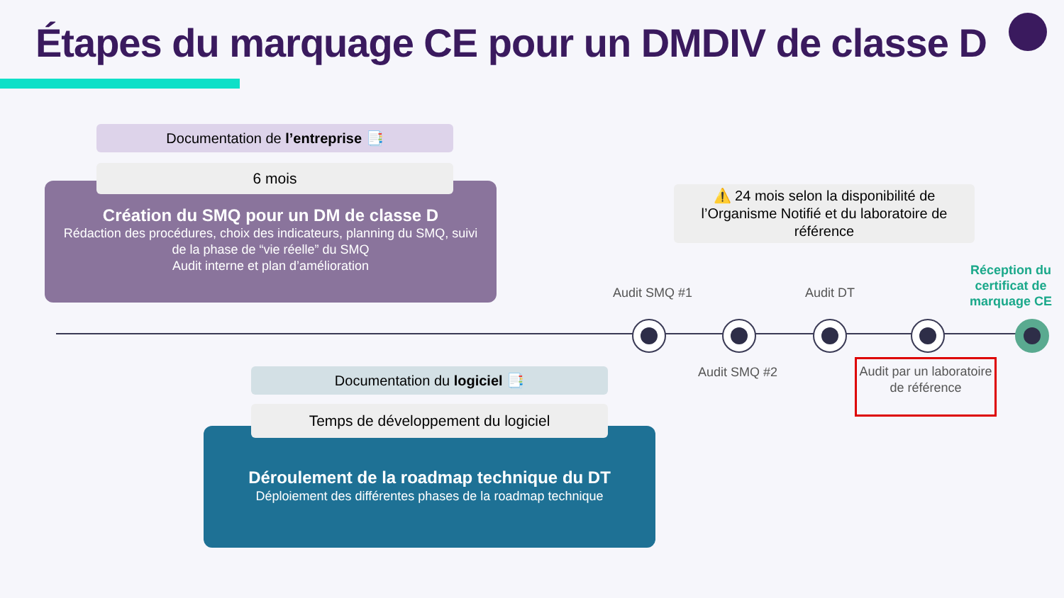Étapes du marquage CE pour un DMDIV de classe D
Documentation de l’entreprise 📑
6 mois
Création du SMQ pour un DM de classe D
Rédaction des procédures, choix des indicateurs, planning du SMQ, suivi de la phase de “vie réelle” du SMQ
Audit interne et plan d’amélioration
⚠️ 24 mois selon la disponibilité de l’Organisme Notifié et du laboratoire de référence
Audit SMQ #1 Audit DT
Réception du certificat de marquage CE
Audit SMQ #2
Audit par un laboratoire de référence
Documentation du logiciel 📑
Temps de développement du logiciel
Déroulement de la roadmap technique du DT
Déploiement des différentes phases de la roadmap technique